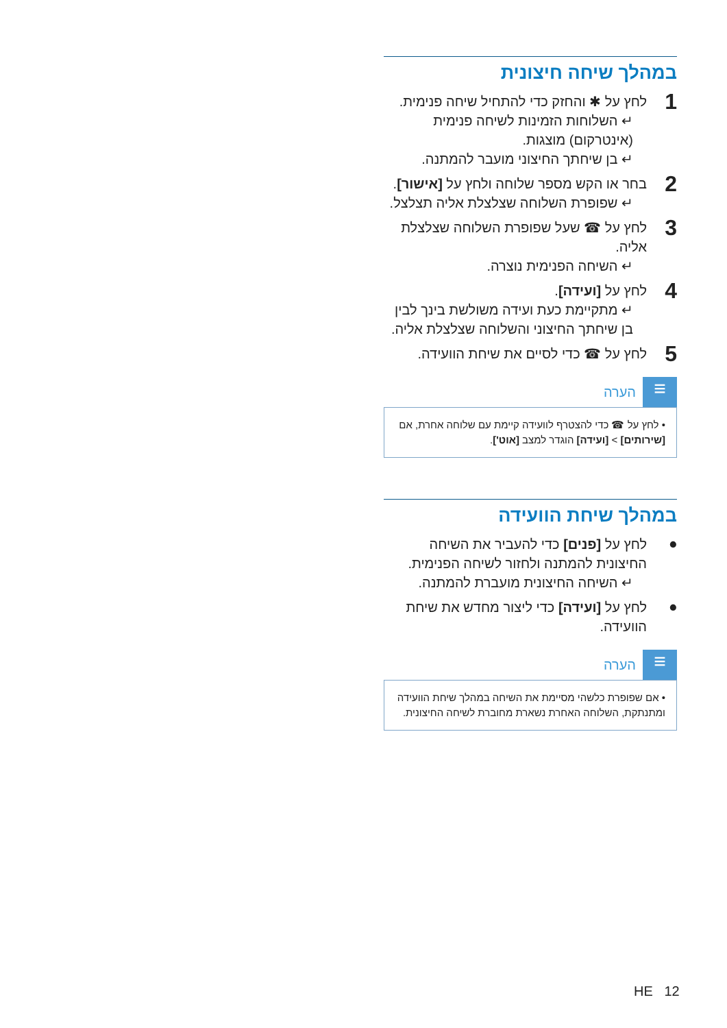במהלך שיחה חיצונית
1
לחץ על ✱ והחזק כדי להתחיל שיחה פנימית.
↵ השלוחות הזמינות לשיחה פנימית (אינטרקום) מוצגות.
↵ בן שיחתך החיצוני מועבר להמתנה.
2
בחר או הקש מספר שלוחה ולחץ על [אישור].
↵ שפופרת השלוחה שצלצלת אליה תצלצל.
3
לחץ על ☎ שעל שפופרת השלוחה שצלצלת אליה.
↵ השיחה הפנימית נוצרה.
4
לחץ על [ועידה].
↵ מתקיימת כעת ועידה משולשת בינך לבין בן שיחתך החיצוני והשלוחה שצלצלת אליה.
5
לחץ על ☎ כדי לסיים את שיחת הוועידה.
≡
הערה
• לחץ על ☎ כדי להצטרף לוועידה קיימת עם שלוחה אחרת, אם [שירותים] > [ועידה] הוגדר למצב [אוט'].
במהלך שיחת הוועידה
•
לחץ על [פנים] כדי להעביר את השיחה החיצונית להמתנה ולחזור לשיחה הפנימית.
↵ השיחה החיצונית מועברת להמתנה.
•
לחץ על [ועידה] כדי ליצור מחדש את שיחת הוועידה.
≡
הערה
• אם שפופרת כלשהי מסיימת את השיחה במהלך שיחת הוועידה ומתנתקת, השלוחה האחרת נשארת מחוברת לשיחה החיצונית.
HE 12